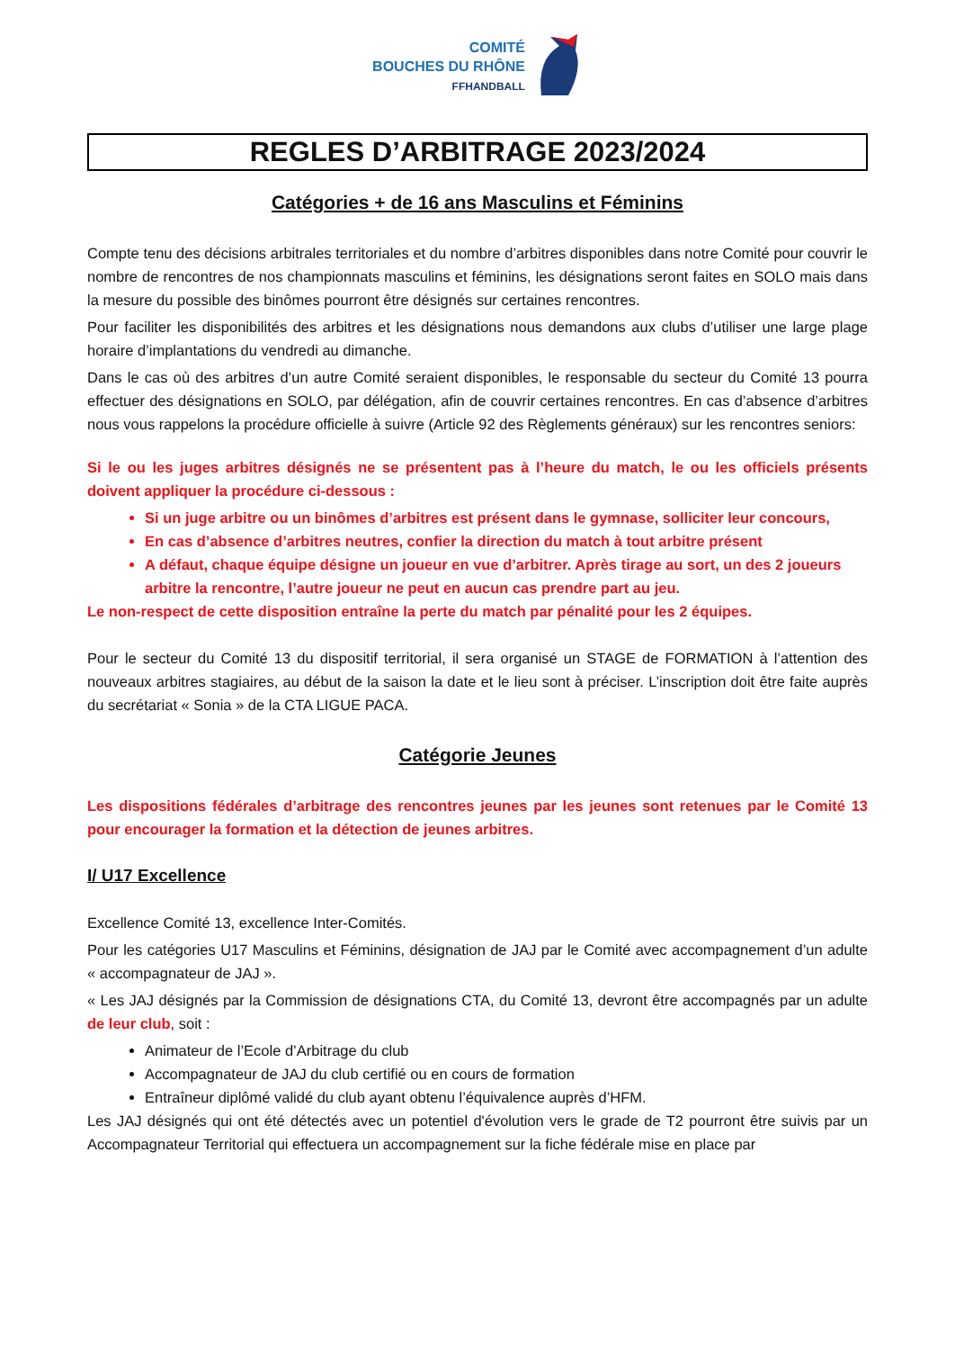COMITÉ
BOUCHES DU RHÔNE
FFHANDBALL
REGLES D’ARBITRAGE 2023/2024
Catégories + de 16 ans Masculins et Féminins
Compte tenu des décisions arbitrales territoriales et du nombre d’arbitres disponibles dans notre Comité pour couvrir le nombre de rencontres de nos championnats masculins et féminins, les désignations seront faites en SOLO mais dans la mesure du possible des binômes pourront être désignés sur certaines rencontres.
Pour faciliter les disponibilités des arbitres et les désignations nous demandons aux clubs d’utiliser une large plage horaire d’implantations du vendredi au dimanche.
Dans le cas où des arbitres d’un autre Comité seraient disponibles, le responsable du secteur du Comité 13 pourra effectuer des désignations en SOLO, par délégation, afin de couvrir certaines rencontres. En cas d’absence d’arbitres nous vous rappelons la procédure officielle à suivre (Article 92 des Règlements généraux) sur les rencontres seniors:
Si le ou les juges arbitres désignés ne se présentent pas à l’heure du match, le ou les officiels présents doivent appliquer la procédure ci-dessous :
Si un juge arbitre ou un binômes d’arbitres est présent dans le gymnase, solliciter leur concours,
En cas d’absence d’arbitres neutres, confier la direction du match à tout arbitre présent
A défaut, chaque équipe désigne un joueur en vue d’arbitrer. Après tirage au sort, un des 2 joueurs arbitre la rencontre, l’autre joueur ne peut en aucun cas prendre part au jeu.
Le non-respect de cette disposition entraîne la perte du match par pénalité pour les 2 équipes.
Pour le secteur du Comité 13 du dispositif territorial, il sera organisé un STAGE de FORMATION à l’attention des nouveaux arbitres stagiaires, au début de la saison la date et le lieu sont à préciser. L’inscription doit être faite auprès du secrétariat « Sonia » de la CTA LIGUE PACA.
Catégorie Jeunes
Les dispositions fédérales d’arbitrage des rencontres jeunes par les jeunes sont retenues par le Comité 13 pour encourager la formation et la détection de jeunes arbitres.
I/ U17 Excellence
Excellence Comité 13, excellence Inter-Comités.
Pour les catégories U17 Masculins et Féminins, désignation de JAJ par le Comité avec accompagnement d’un adulte « accompagnateur de JAJ ».
« Les JAJ désignés par la Commission de désignations CTA, du Comité 13, devront être accompagnés par un adulte de leur club, soit :
Animateur de l’Ecole d’Arbitrage du club
Accompagnateur de JAJ du club certifié ou en cours de formation
Entraîneur diplômé validé du club ayant obtenu l’équivalence auprès d’HFM.
Les JAJ désignés qui ont été détectés avec un potentiel d'évolution vers le grade de T2 pourront être suivis par un Accompagnateur Territorial qui effectuera un accompagnement sur la fiche fédérale mise en place par